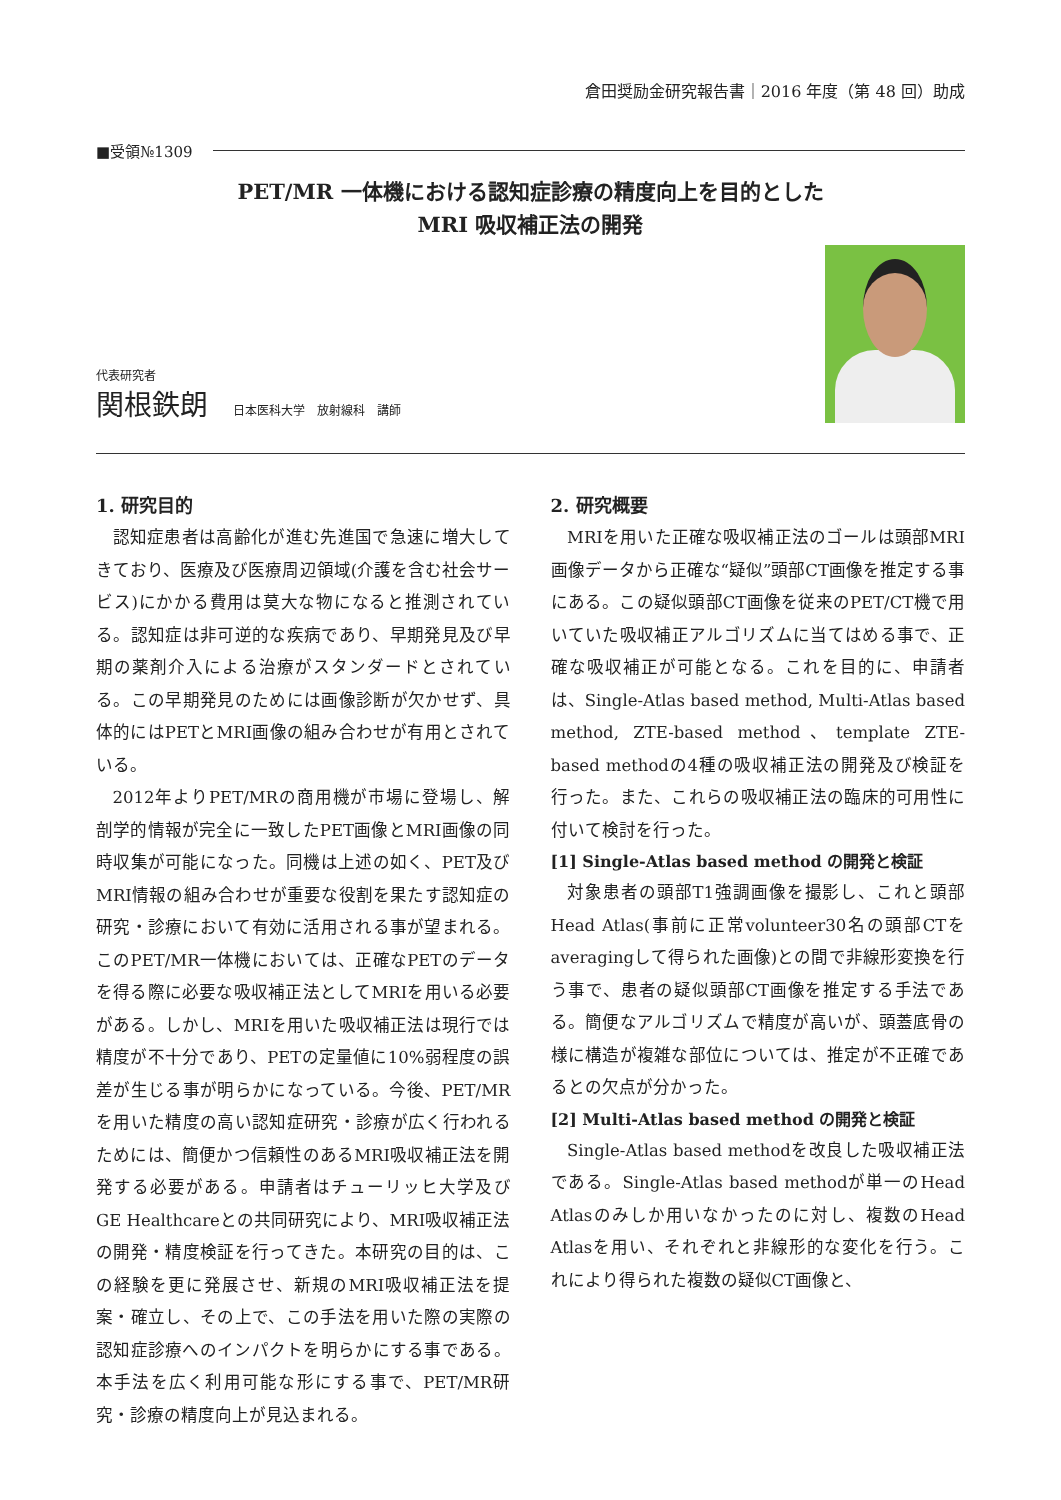倉田奨励金研究報告書｜2016 年度（第 48 回）助成
■受領№1309
PET/MR 一体機における認知症診療の精度向上を目的とした
MRI 吸収補正法の開発
代表研究者
関根鉄朗 日本医科大学　放射線科　講師
1. 研究目的
認知症患者は高齢化が進む先進国で急速に増大してきており、医療及び医療周辺領域(介護を含む社会サービス)にかかる費用は莫大な物になると推測されている。認知症は非可逆的な疾病であり、早期発見及び早期の薬剤介入による治療がスタンダードとされている。この早期発見のためには画像診断が欠かせず、具体的にはPETとMRI画像の組み合わせが有用とされている。
2012年よりPET/MRの商用機が市場に登場し、解剖学的情報が完全に一致したPET画像とMRI画像の同時収集が可能になった。同機は上述の如く、PET及びMRI情報の組み合わせが重要な役割を果たす認知症の研究・診療において有効に活用される事が望まれる。このPET/MR一体機においては、正確なPETのデータを得る際に必要な吸収補正法としてMRIを用いる必要がある。しかし、MRIを用いた吸収補正法は現行では精度が不十分であり、PETの定量値に10%弱程度の誤差が生じる事が明らかになっている。今後、PET/MRを用いた精度の高い認知症研究・診療が広く行われるためには、簡便かつ信頼性のあるMRI吸収補正法を開発する必要がある。申請者はチューリッヒ大学及びGE Healthcareとの共同研究により、MRI吸収補正法の開発・精度検証を行ってきた。本研究の目的は、この経験を更に発展させ、新規のMRI吸収補正法を提案・確立し、その上で、この手法を用いた際の実際の認知症診療へのインパクトを明らかにする事である。本手法を広く利用可能な形にする事で、PET/MR研究・診療の精度向上が見込まれる。
2. 研究概要
MRIを用いた正確な吸収補正法のゴールは頭部MRI画像データから正確な“疑似”頭部CT画像を推定する事にある。この疑似頭部CT画像を従来のPET/CT機で用いていた吸収補正アルゴリズムに当てはめる事で、正確な吸収補正が可能となる。これを目的に、申請者は、Single-Atlas based method, Multi-Atlas based method, ZTE-based method、template ZTE-based methodの4種の吸収補正法の開発及び検証を行った。また、これらの吸収補正法の臨床的可用性に付いて検討を行った。
[1] Single-Atlas based method の開発と検証
対象患者の頭部T1強調画像を撮影し、これと頭部Head Atlas(事前に正常volunteer30名の頭部CTをaveragingして得られた画像)との間で非線形変換を行う事で、患者の疑似頭部CT画像を推定する手法である。簡便なアルゴリズムで精度が高いが、頭蓋底骨の様に構造が複雑な部位については、推定が不正確であるとの欠点が分かった。
[2] Multi-Atlas based method の開発と検証
Single-Atlas based methodを改良した吸収補正法である。Single-Atlas based methodが単一のHead Atlasのみしか用いなかったのに対し、複数のHead Atlasを用い、それぞれと非線形的な変化を行う。これにより得られた複数の疑似CT画像と、